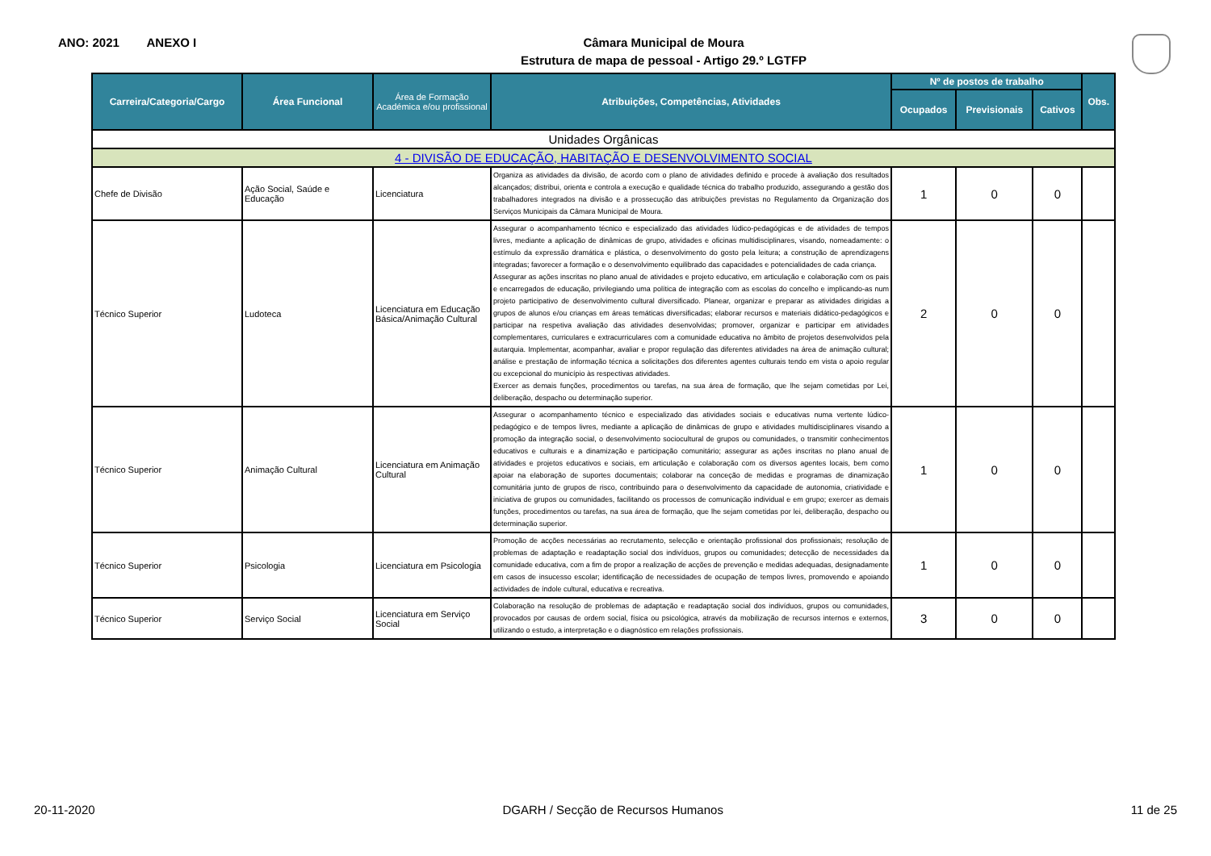ANO: 2021 ANEXO I
Câmara Municipal de Moura
Estrutura de mapa de pessoal - Artigo 29.º LGTFP
| Carreira/Categoria/Cargo | Área Funcional | Área de Formação Académica e/ou profissional | Atribuições, Competências, Atividades | Nº de postos de trabalho | | | Obs. |
| --- | --- | --- | --- | --- | --- | --- | --- |
| | | | | Ocupados | Previsionais | Cativos | |
| Unidades Orgânicas | | | | | | | |
| 4 - DIVISÃO DE EDUCAÇÃO, HABITAÇÃO E DESENVOLVIMENTO SOCIAL | | | | | | | |
| Chefe de Divisão | Ação Social, Saúde e Educação | Licenciatura | Organiza as atividades da divisão, de acordo com o plano de atividades definido e procede à avaliação dos resultados alcançados; distribui, orienta e controla a execução e qualidade técnica do trabalho produzido, assegurando a gestão dos trabalhadores integrados na divisão e a prossecução das atribuições previstas no Regulamento da Organização dos Serviços Municipais da Câmara Municipal de Moura. | 1 | 0 | 0 | |
| Técnico Superior | Ludoteca | Licenciatura em Educação Básica/Animação Cultural | Assegurar o acompanhamento técnico e especializado das atividades lúdico-pedagógicas e de atividades de tempos livres, mediante a aplicação de dinâmicas de grupo, atividades e oficinas multidisciplinares, visando, nomeadamente: o estímulo da expressão dramática e plástica, o desenvolvimento do gosto pela leitura; a construção de aprendizagens integradas; favorecer a formação e o desenvolvimento equilibrado das capacidades e potencialidades de cada criança. Assegurar as ações inscritas no plano anual de atividades e projeto educativo, em articulação e colaboração com os pais e encarregados de educação, privilegiando uma política de integração com as escolas do concelho e implicando-as num projeto participativo de desenvolvimento cultural diversificado. Planear, organizar e preparar as atividades dirigidas a grupos de alunos e/ou crianças em áreas temáticas diversificadas; elaborar recursos e materiais didático-pedagógicos e participar na respetiva avaliação das atividades desenvolvidas; promover, organizar e participar em atividades complementares, curriculares e extracurriculares com a comunidade educativa no âmbito de projetos desenvolvidos pela autarquia. Implementar, acompanhar, avaliar e propor regulação das diferentes atividades na área de animação cultural; análise e prestação de informação técnica a solicitações dos diferentes agentes culturais tendo em vista o apoio regular ou excepcional do município às respectivas atividades. Exercer as demais funções, procedimentos ou tarefas, na sua área de formação, que lhe sejam cometidas por Lei, deliberação, despacho ou determinação superior. | 2 | 0 | 0 | |
| Técnico Superior | Animação Cultural | Licenciatura em Animação Cultural | Assegurar o acompanhamento técnico e especializado das atividades sociais e educativas numa vertente lúdico-pedagógico e de tempos livres, mediante a aplicação de dinâmicas de grupo e atividades multidisciplinares visando a promoção da integração social, o desenvolvimento sociocultural de grupos ou comunidades, o transmitir conhecimentos educativos e culturais e a dinamização e participação comunitário; assegurar as ações inscritas no plano anual de atividades e projetos educativos e sociais, em articulação e colaboração com os diversos agentes locais, bem como apoiar na elaboração de suportes documentais; colaborar na conceção de medidas e programas de dinamização comunitária junto de grupos de risco, contribuindo para o desenvolvimento da capacidade de autonomia, criatividade e iniciativa de grupos ou comunidades, facilitando os processos de comunicação individual e em grupo; exercer as demais funções, procedimentos ou tarefas, na sua área de formação, que lhe sejam cometidas por lei, deliberação, despacho ou determinação superior. | 1 | 0 | 0 | |
| Técnico Superior | Psicologia | Licenciatura em Psicologia | Promoção de acções necessárias ao recrutamento, selecção e orientação profissional dos profissionais; resolução de problemas de adaptação e readaptação social dos indivíduos, grupos ou comunidades; detecção de necessidades da comunidade educativa, com a fim de propor a realização de acções de prevenção e medidas adequadas, designadamente em casos de insucesso escolar; identificação de necessidades de ocupação de tempos livres, promovendo e apoiando actividades de índole cultural, educativa e recreativa. | 1 | 0 | 0 | |
| Técnico Superior | Serviço Social | Licenciatura em Serviço Social | Colaboração na resolução de problemas de adaptação e readaptação social dos indivíduos, grupos ou comunidades, provocados por causas de ordem social, física ou psicológica, através da mobilização de recursos internos e externos, utilizando o estudo, a interpretação e o diagnóstico em relações profissionais. | 3 | 0 | 0 | |
20-11-2020 DGARH / Secção de Recursos Humanos 11 de 25